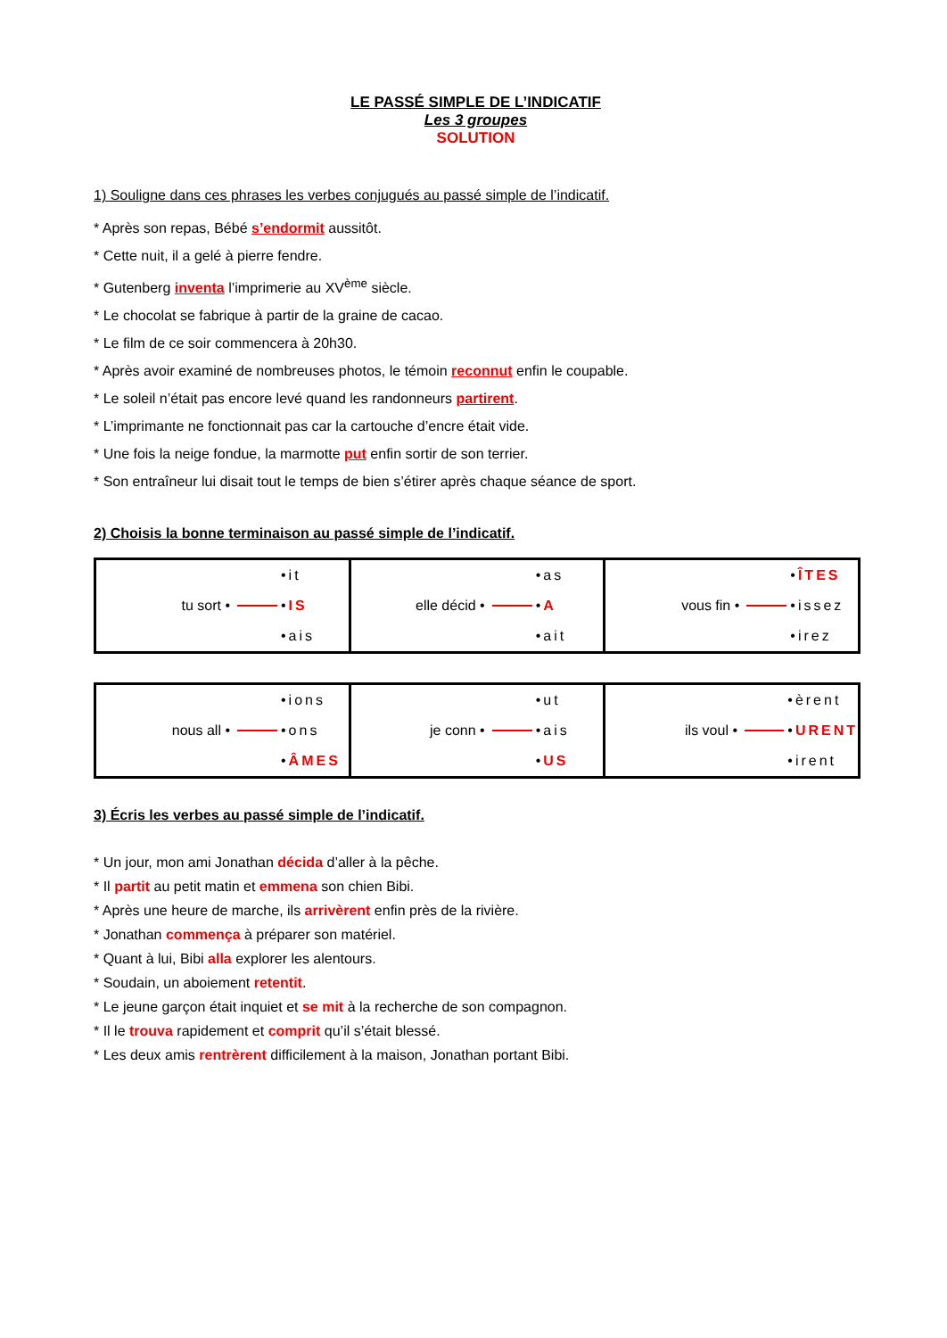LE PASSÉ SIMPLE DE L’INDICATIF
Les 3 groupes
SOLUTION
1) Souligne dans ces phrases les verbes conjugués au passé simple de l’indicatif.
* Après son repas, Bébé s’endormit aussitôt.
* Cette nuit, il a gelé à pierre fendre.
* Gutenberg inventa l’imprimerie au XV<sup>ème</sup> siècle.
* Le chocolat se fabrique à partir de la graine de cacao.
* Le film de ce soir commencera à 20h30.
* Après avoir examiné de nombreuses photos, le témoin reconnut enfin le coupable.
* Le soleil n’était pas encore levé quand les randonneurs partirent.
* L’imprimante ne fonctionnait pas car la cartouche d’encre était vide.
* Une fois la neige fondue, la marmotte put enfin sortir de son terrier.
* Son entraîneur lui disait tout le temps de bien s’étirer après chaque séance de sport.
2) Choisis la bonne terminaison au passé simple de l’indicatif.
| tu sort • •it • IS •ais | elle décid • •as • A •ait | vous fin • • ÎTES •issez •irez |
| nous all • •ions •ons • ÂMES | je conn • •ut •ais • US | ils voul • •èrent • URENT •irent |
3) Écris les verbes au passé simple de l’indicatif.
* Un jour, mon ami Jonathan décida d’aller à la pêche.
* Il partit au petit matin et emmena son chien Bibi.
* Après une heure de marche, ils arrivèrent enfin près de la rivière.
* Jonathan commença à préparer son matériel.
* Quant à lui, Bibi alla explorer les alentours.
* Soudain, un aboiement retentit.
* Le jeune garçon était inquiet et se mit à la recherche de son compagnon.
* Il le trouva rapidement et comprit qu’il s’était blessé.
* Les deux amis rentrèrent difficilement à la maison, Jonathan portant Bibi.